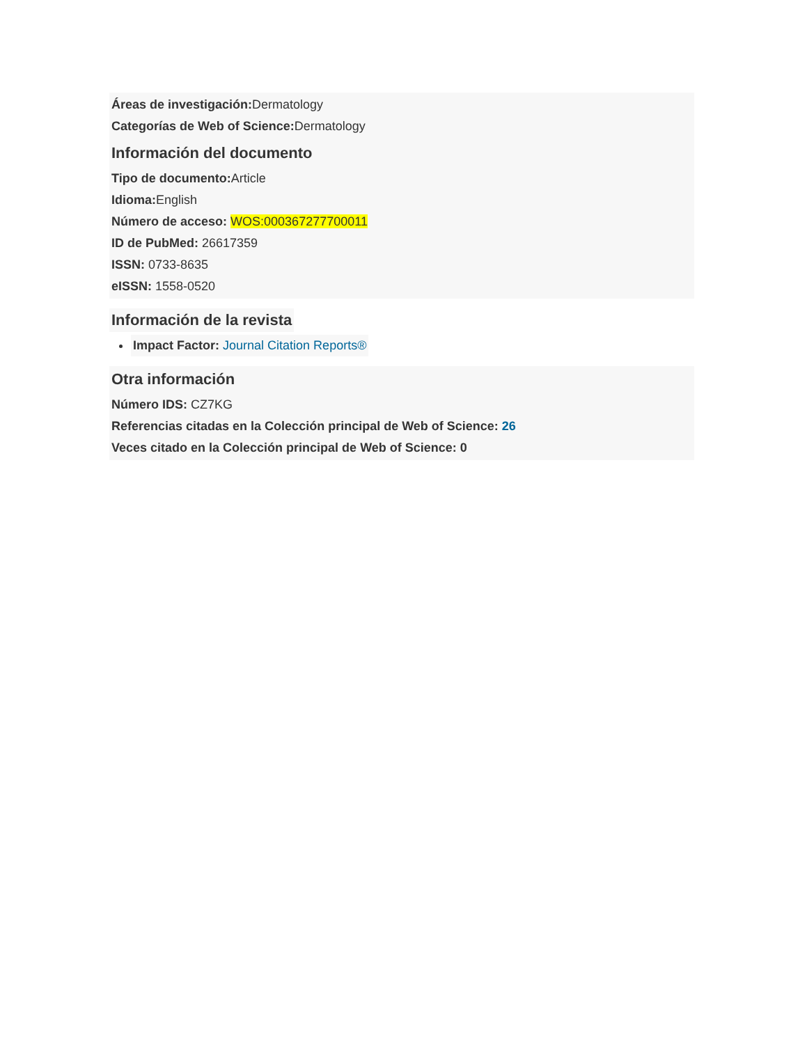Áreas de investigación: Dermatology
Categorías de Web of Science: Dermatology
Información del documento
Tipo de documento: Article
Idioma: English
Número de acceso: WOS:000367277700011
ID de PubMed: 26617359
ISSN: 0733-8635
eISSN: 1558-0520
Información de la revista
Impact Factor: Journal Citation Reports®
Otra información
Número IDS: CZ7KG
Referencias citadas en la Colección principal de Web of Science: 26
Veces citado en la Colección principal de Web of Science: 0